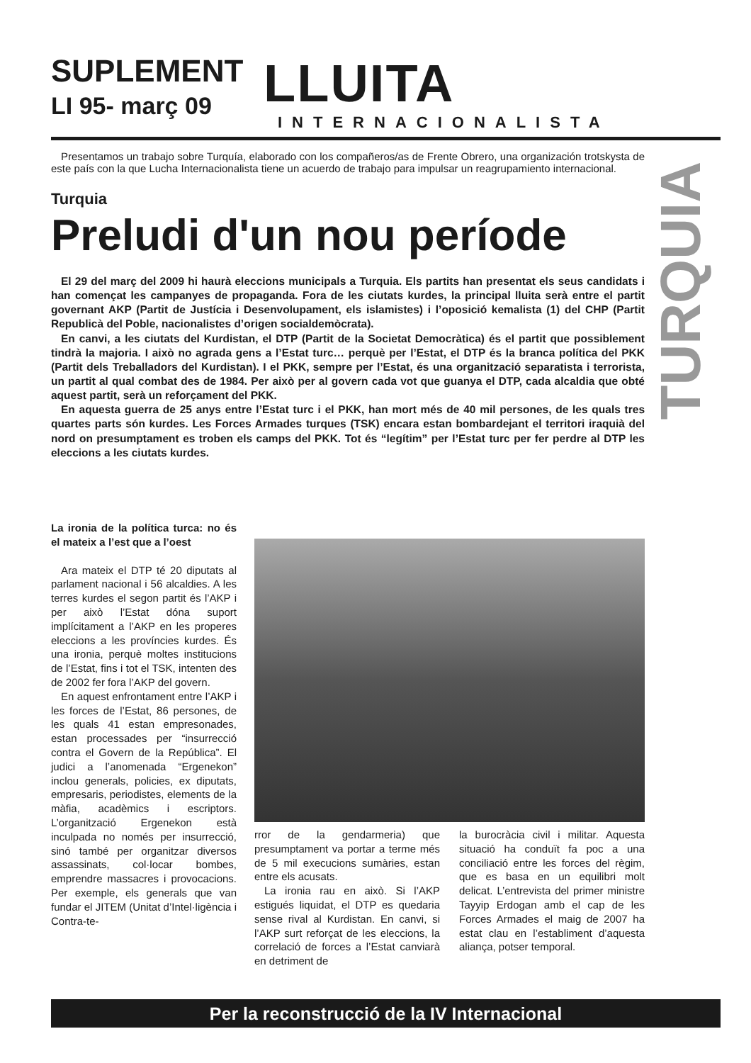SUPLEMENT
LI 95- març 09 LLUITA
INTERNACIONALISTA
TURQUIA
Presentamos un trabajo sobre Turquía, elaborado con los compañeros/as de Frente Obrero, una organización trotskysta de este país con la que Lucha Internacionalista tiene un acuerdo de trabajo para impulsar un reagrupamiento internacional.
Turquia
Preludi d'un nou període
El 29 del març del 2009 hi haurà eleccions municipals a Turquia. Els partits han presentat els seus candidats i han començat les campanyes de propaganda. Fora de les ciutats kurdes, la principal lluita serà entre el partit governant AKP (Partit de Justícia i Desenvolupament, els islamistes) i l’oposició kemalista (1) del CHP (Partit Republicà del Poble, nacionalistes d’origen socialdemòcrata).
En canvi, a les ciutats del Kurdistan, el DTP (Partit de la Societat Democràtica) és el partit que possiblement tindrà la majoria. I això no agrada gens a l’Estat turc… perquè per l’Estat, el DTP és la branca política del PKK (Partit dels Treballadors del Kurdistan). I el PKK, sempre per l’Estat, és una organització separatista i terrorista, un partit al qual combat des de 1984. Per això per al govern cada vot que guanya el DTP, cada alcaldia que obté aquest partit, serà un reforçament del PKK.
En aquesta guerra de 25 anys entre l’Estat turc i el PKK, han mort més de 40 mil persones, de les quals tres quartes parts són kurdes. Les Forces Armades turques (TSK) encara estan bombardejant el territori iraquià del nord on presumptament es troben els camps del PKK. Tot és “legítim” per l’Estat turc per fer perdre al DTP les eleccions a les ciutats kurdes.
La ironia de la política turca: no és el mateix a l’est que a l’oest
Ara mateix el DTP té 20 diputats al parlament nacional i 56 alcaldies. A les terres kurdes el segon partit és l’AKP i per això l’Estat dóna suport implícitament a l’AKP en les properes eleccions a les províncies kurdes. És una ironia, perquè moltes institucions de l’Estat, fins i tot el TSK, intenten des de 2002 fer fora l’AKP del govern.
En aquest enfrontament entre l’AKP i les forces de l’Estat, 86 persones, de les quals 41 estan empresonades, estan processades per “insurrecció contra el Govern de la República”. El judici a l’anomenada “Ergenekon” inclou generals, policies, ex diputats, empresaris, periodistes, elements de la màfia, acadèmics i escriptors. L’organització Ergenekon està inculpada no només per insurrecció, sinó també per organitzar diversos assassinats, col·locar bombes, emprendre massacres i provocacions. Per exemple, els generals que van fundar el JITEM (Unitat d’Intel·ligència i Contra-te-
rror de la gendarmeria) que presumptament va portar a terme més de 5 mil execucions sumàries, estan entre els acusats.
La ironia rau en això. Si l’AKP estigués liquidat, el DTP es quedaria sense rival al Kurdistan. En canvi, si l’AKP surt reforçat de les eleccions, la correlació de forces a l’Estat canviarà en detriment de
la burocràcia civil i militar. Aquesta situació ha conduït fa poc a una conciliació entre les forces del règim, que es basa en un equilibri molt delicat. L’entrevista del primer ministre Tayyip Erdogan amb el cap de les Forces Armades el maig de 2007 ha estat clau en l’establiment d’aquesta aliança, potser temporal.
Per la reconstrucció de la IV Internacional